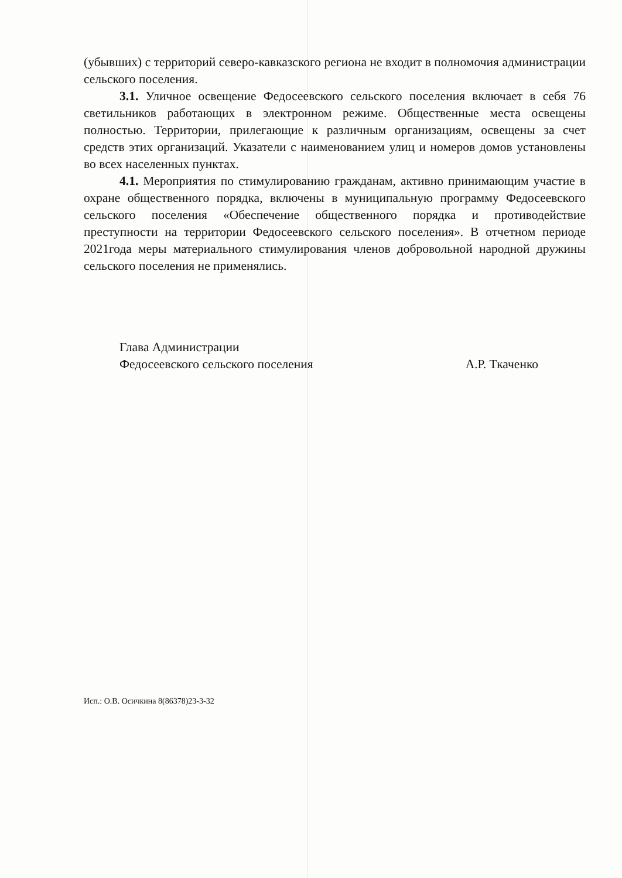(убывших) с территорий северо-кавказского региона не входит в полномочия администрации сельского поселения.
3.1. Уличное освещение Федосеевского сельского поселения включает в себя 76 светильников работающих в электронном режиме. Общественные места освещены полностью. Территории, прилегающие к различным организациям, освещены за счет средств этих организаций. Указатели с наименованием улиц и номеров домов установлены во всех населенных пунктах.
4.1. Мероприятия по стимулированию гражданам, активно принимающим участие в охране общественного порядка, включены в муниципальную программу Федосеевского сельского поселения «Обеспечение общественного порядка и противодействие преступности на территории Федосеевского сельского поселения». В отчетном периоде 2021года меры материального стимулирования членов добровольной народной дружины сельского поселения не применялись.
Глава Администрации
Федосеевского сельского поселения А.Р. Ткаченко
Исп.: О.В. Осичкина 8(86378)23-3-32